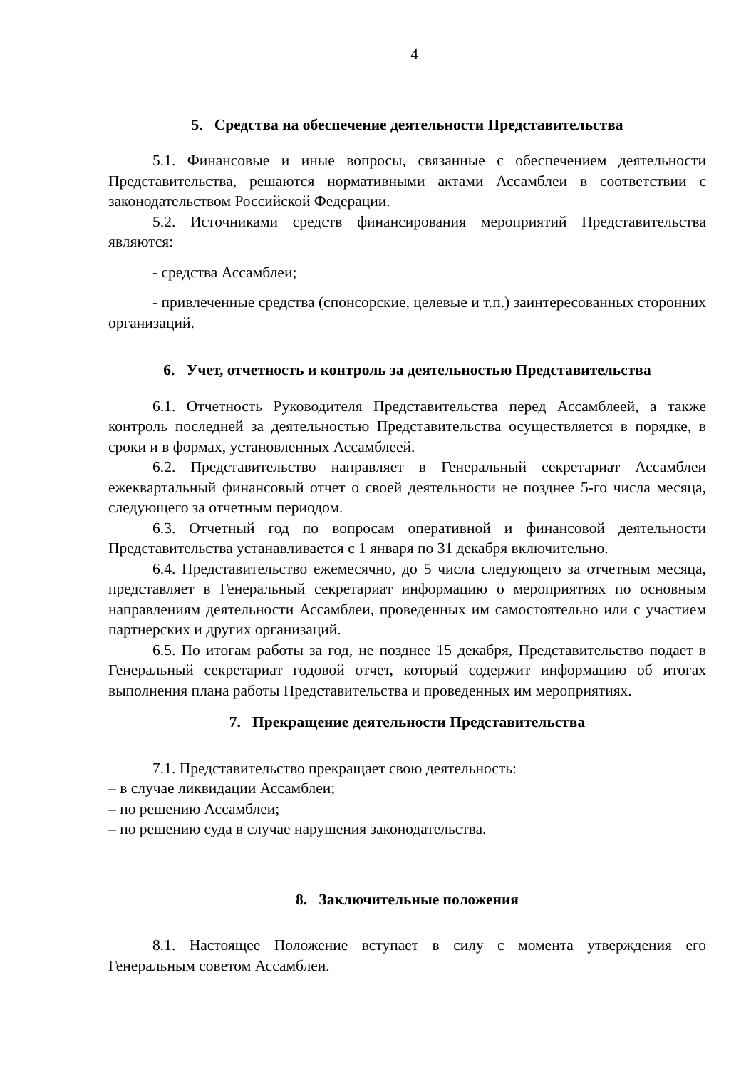4
5. Средства на обеспечение деятельности Представительства
5.1. Финансовые и иные вопросы, связанные с обеспечением деятельности Представительства, решаются нормативными актами Ассамблеи в соответствии с законодательством Российской Федерации.
5.2. Источниками средств финансирования мероприятий Представительства являются:
- средства Ассамблеи;
- привлеченные средства (спонсорские, целевые и т.п.) заинтересованных сторонних организаций.
6. Учет, отчетность и контроль за деятельностью Представительства
6.1. Отчетность Руководителя Представительства перед Ассамблеей, а также контроль последней за деятельностью Представительства осуществляется в порядке, в сроки и в формах, установленных Ассамблеей.
6.2. Представительство направляет в Генеральный секретариат Ассамблеи ежеквартальный финансовый отчет о своей деятельности не позднее 5-го числа месяца, следующего за отчетным периодом.
6.3. Отчетный год по вопросам оперативной и финансовой деятельности Представительства устанавливается с 1 января по 31 декабря включительно.
6.4. Представительство ежемесячно, до 5 числа следующего за отчетным месяца, представляет в Генеральный секретариат информацию о мероприятиях по основным направлениям деятельности Ассамблеи, проведенных им самостоятельно или с участием партнерских и других организаций.
6.5. По итогам работы за год, не позднее 15 декабря, Представительство подает в Генеральный секретариат годовой отчет, который содержит информацию об итогах выполнения плана работы Представительства и проведенных им мероприятиях.
7. Прекращение деятельности Представительства
7.1. Представительство прекращает свою деятельность:
– в случае ликвидации Ассамблеи;
– по решению Ассамблеи;
– по решению суда в случае нарушения законодательства.
8. Заключительные положения
8.1. Настоящее Положение вступает в силу с момента утверждения его Генеральным советом Ассамблеи.